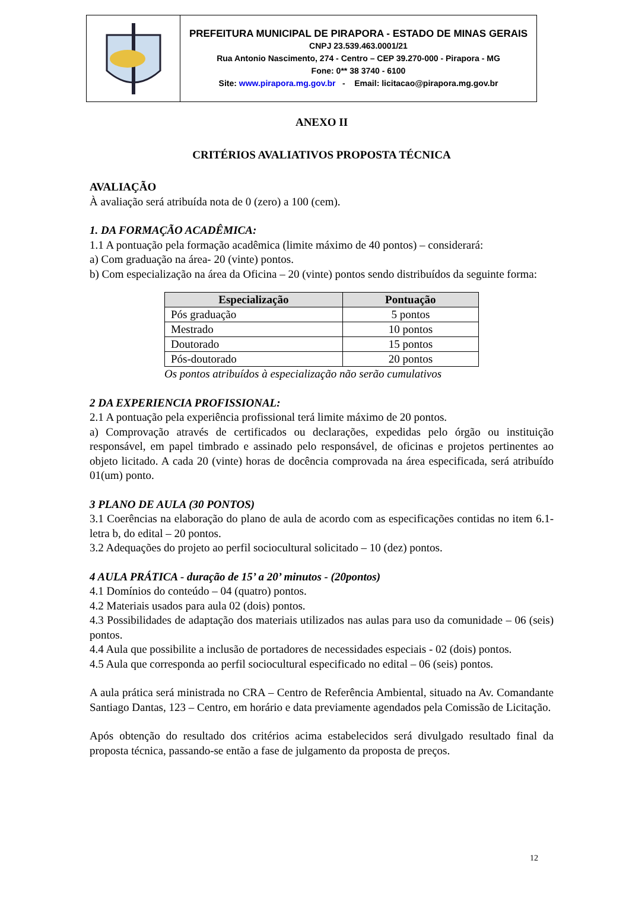PREFEITURA MUNICIPAL DE PIRAPORA - ESTADO DE MINAS GERAIS
CNPJ 23.539.463.0001/21
Rua Antonio Nascimento, 274 - Centro – CEP 39.270-000 - Pirapora - MG
Fone: 0** 38 3740 - 6100
Site: www.pirapora.mg.gov.br - Email: licitacao@pirapora.mg.gov.br
ANEXO II
CRITÉRIOS AVALIATIVOS PROPOSTA TÉCNICA
AVALIAÇÃO
À avaliação será atribuída nota de 0 (zero) a 100 (cem).
1. DA FORMAÇÃO ACADÊMICA:
1.1 A pontuação pela formação acadêmica (limite máximo de 40 pontos) – considerará:
a) Com graduação na área- 20 (vinte) pontos.
b) Com especialização na área da Oficina – 20 (vinte) pontos sendo distribuídos da seguinte forma:
| Especialização | Pontuação |
| --- | --- |
| Pós graduação | 5 pontos |
| Mestrado | 10 pontos |
| Doutorado | 15 pontos |
| Pós-doutorado | 20 pontos |
Os pontos atribuídos à especialização não serão cumulativos
2 DA EXPERIENCIA PROFISSIONAL:
2.1 A pontuação pela experiência profissional terá limite máximo de 20 pontos.
a) Comprovação através de certificados ou declarações, expedidas pelo órgão ou instituição responsável, em papel timbrado e assinado pelo responsável, de oficinas e projetos pertinentes ao objeto licitado. A cada 20 (vinte) horas de docência comprovada na área especificada, será atribuído 01(um) ponto.
3 PLANO DE AULA (30 PONTOS)
3.1 Coerências na elaboração do plano de aula de acordo com as especificações contidas no item 6.1- letra b, do edital – 20 pontos.
3.2 Adequações do projeto ao perfil sociocultural solicitado – 10 (dez) pontos.
4 AULA PRÁTICA - duração de 15’ a 20’ minutos - (20pontos)
4.1 Domínios do conteúdo – 04 (quatro) pontos.
4.2 Materiais usados para aula 02 (dois) pontos.
4.3 Possibilidades de adaptação dos materiais utilizados nas aulas para uso da comunidade – 06 (seis) pontos.
4.4 Aula que possibilite a inclusão de portadores de necessidades especiais - 02 (dois) pontos.
4.5 Aula que corresponda ao perfil sociocultural especificado no edital – 06 (seis) pontos.
A aula prática será ministrada no CRA – Centro de Referência Ambiental, situado na Av. Comandante Santiago Dantas, 123 – Centro, em horário e data previamente agendados pela Comissão de Licitação.
Após obtenção do resultado dos critérios acima estabelecidos será divulgado resultado final da proposta técnica, passando-se então a fase de julgamento da proposta de preços.
12